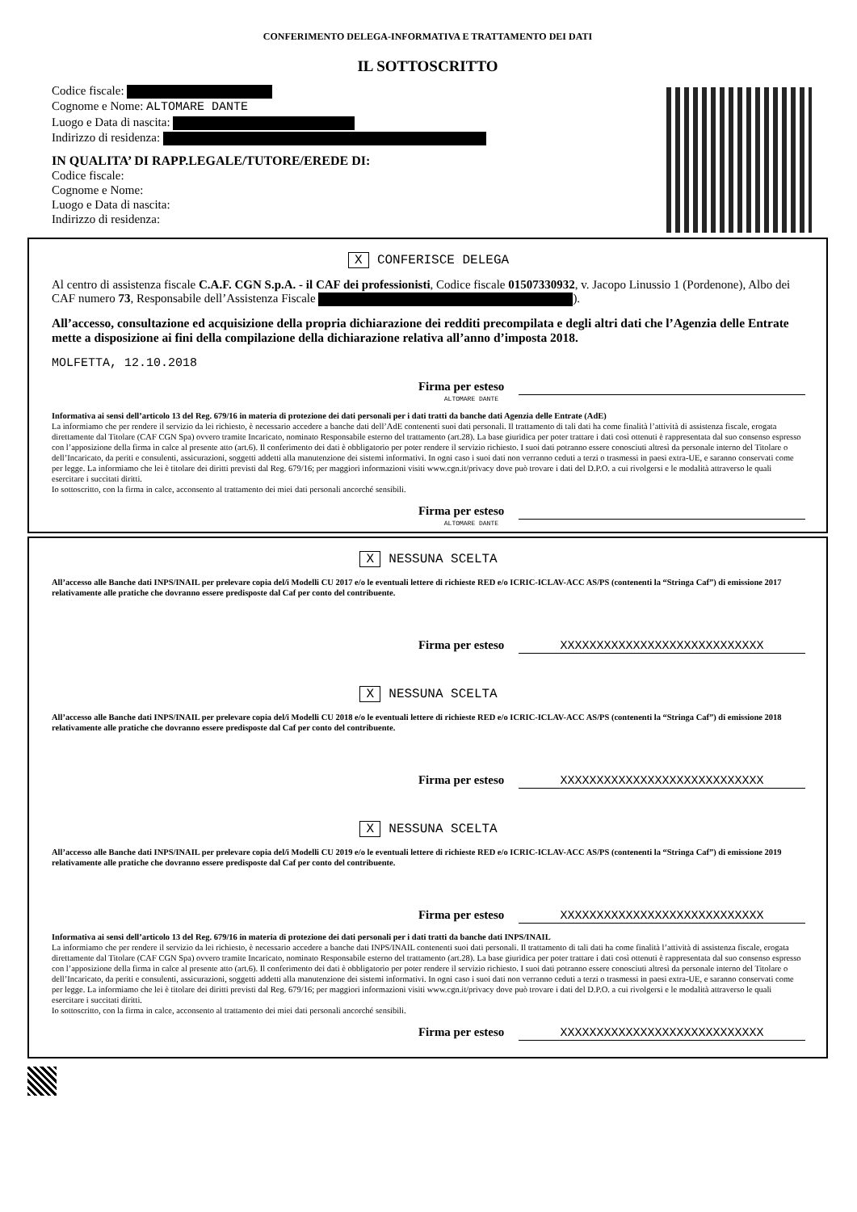CONFERIMENTO DELEGA-INFORMATIVA E TRATTAMENTO DEI DATI
IL SOTTOSCRITTO
Codice fiscale:
Cognome e Nome: ALTOMARE DANTE
Luogo e Data di nascita:
Indirizzo di residenza:
IN QUALITA’ DI RAPP.LEGALE/TUTORE/EREDE DI:
Codice fiscale:
Cognome e Nome:
Luogo e Data di nascita:
Indirizzo di residenza:
X CONFERISCE DELEGA
Al centro di assistenza fiscale C.A.F. CGN S.p.A. - il CAF dei professionisti, Codice fiscale 01507330932, v. Jacopo Linussio 1 (Pordenone), Albo dei CAF numero 73, Responsabile dell’Assistenza Fiscale ).
All’accesso, consultazione ed acquisizione della propria dichiarazione dei redditi precompilata e degli altri dati che l’Agenzia delle Entrate mette a disposizione ai fini della compilazione della dichiarazione relativa all’anno d’imposta 2018.
MOLFETTA, 12.10.2018
Firma per esteso
ALTOMARE DANTE
Informativa ai sensi dell’articolo 13 del Reg. 679/16 in materia di protezione dei dati personali per i dati tratti da banche dati Agenzia delle Entrate (AdE)
La informiamo che per rendere il servizio da lei richiesto, è necessario accedere a banche dati dell’AdE contenenti suoi dati personali. Il trattamento di tali dati ha come finalità l’attività di assistenza fiscale, erogata direttamente dal Titolare (CAF CGN Spa) ovvero tramite Incaricato, nominato Responsabile esterno del trattamento (art.28). La base giuridica per poter trattare i dati così ottenuti è rappresentata dal suo consenso espresso con l’apposizione della firma in calce al presente atto (art.6). Il conferimento dei dati è obbligatorio per poter rendere il servizio richiesto. I suoi dati potranno essere conosciuti altresì da personale interno del Titolare o dell’Incaricato, da periti e consulenti, assicurazioni, soggetti addetti alla manutenzione dei sistemi informativi. In ogni caso i suoi dati non verranno ceduti a terzi o trasmessi in paesi extra-UE, e saranno conservati come per legge. La informiamo che lei è titolare dei diritti previsti dal Reg. 679/16; per maggiori informazioni visiti www.cgn.it/privacy dove può trovare i dati del D.P.O. a cui rivolgersi e le modalità attraverso le quali esercitare i succitati diritti.
Io sottoscritto, con la firma in calce, acconsento al trattamento dei miei dati personali ancorché sensibili.
Firma per esteso
ALTOMARE DANTE
X NESSUNA SCELTA
All’accesso alle Banche dati INPS/INAIL per prelevare copia del/i Modelli CU 2017 e/o le eventuali lettere di richieste RED e/o ICRIC-ICLAV-ACC AS/PS (contenenti la “Stringa Caf”) di emissione 2017 relativamente alle pratiche che dovranno essere predisposte dal Caf per conto del contribuente.
Firma per esteso XXXXXXXXXXXXXXXXXXXXXXXXXXXX
X NESSUNA SCELTA
All’accesso alle Banche dati INPS/INAIL per prelevare copia del/i Modelli CU 2018 e/o le eventuali lettere di richieste RED e/o ICRIC-ICLAV-ACC AS/PS (contenenti la “Stringa Caf”) di emissione 2018 relativamente alle pratiche che dovranno essere predisposte dal Caf per conto del contribuente.
Firma per esteso XXXXXXXXXXXXXXXXXXXXXXXXXXXX
X NESSUNA SCELTA
All’accesso alle Banche dati INPS/INAIL per prelevare copia del/i Modelli CU 2019 e/o le eventuali lettere di richieste RED e/o ICRIC-ICLAV-ACC AS/PS (contenenti la “Stringa Caf”) di emissione 2019 relativamente alle pratiche che dovranno essere predisposte dal Caf per conto del contribuente.
Firma per esteso XXXXXXXXXXXXXXXXXXXXXXXXXXXX
Informativa ai sensi dell’articolo 13 del Reg. 679/16 in materia di protezione dei dati personali per i dati tratti da banche dati INPS/INAIL
La informiamo che per rendere il servizio da lei richiesto, è necessario accedere a banche dati INPS/INAIL contenenti suoi dati personali. Il trattamento di tali dati ha come finalità l’attività di assistenza fiscale, erogata direttamente dal Titolare (CAF CGN Spa) ovvero tramite Incaricato, nominato Responsabile esterno del trattamento (art.28). La base giuridica per poter trattare i dati così ottenuti è rappresentata dal suo consenso espresso con l’apposizione della firma in calce al presente atto (art.6). Il conferimento dei dati è obbligatorio per poter rendere il servizio richiesto. I suoi dati potranno essere conosciuti altresì da personale interno del Titolare o dell’Incaricato, da periti e consulenti, assicurazioni, soggetti addetti alla manutenzione dei sistemi informativi. In ogni caso i suoi dati non verranno ceduti a terzi o trasmessi in paesi extra-UE, e saranno conservati come per legge. La informiamo che lei è titolare dei diritti previsti dal Reg. 679/16; per maggiori informazioni visiti www.cgn.it/privacy dove può trovare i dati del D.P.O. a cui rivolgersi e le modalità attraverso le quali esercitare i succitati diritti.
Io sottoscritto, con la firma in calce, acconsento al trattamento dei miei dati personali ancorché sensibili.
Firma per esteso XXXXXXXXXXXXXXXXXXXXXXXXXXXX